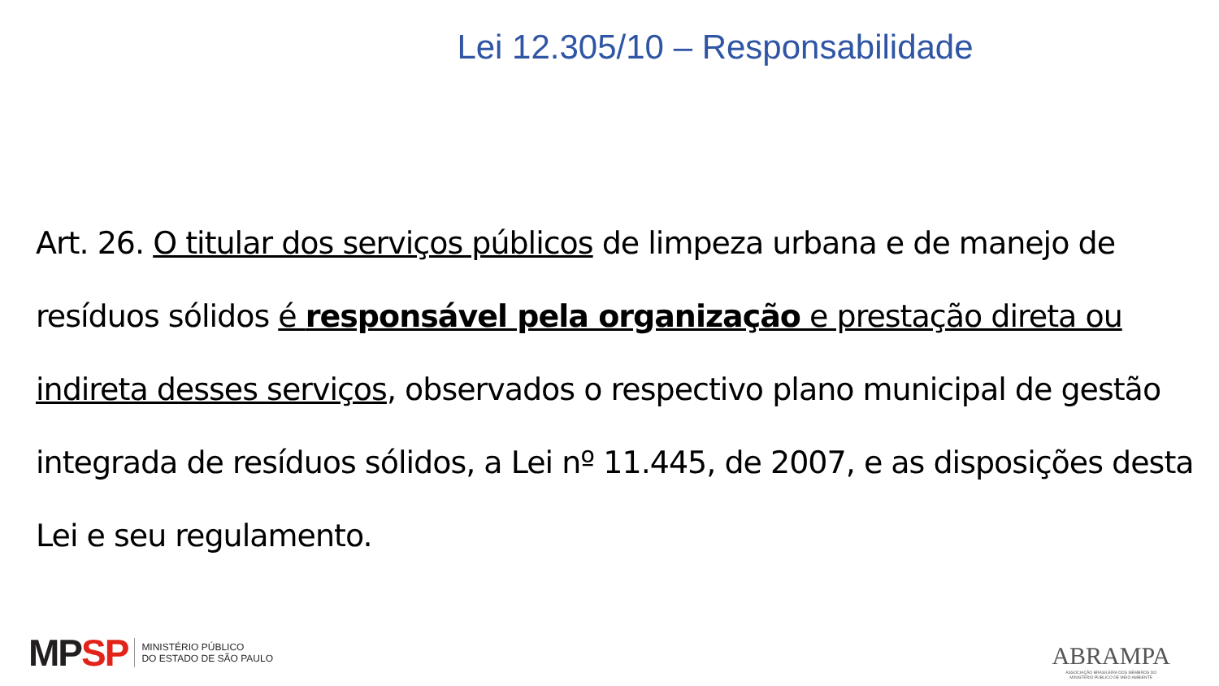Lei 12.305/10 – Responsabilidade
Art. 26. O titular dos serviços públicos de limpeza urbana e de manejo de resíduos sólidos é responsável pela organização e prestação direta ou indireta desses serviços, observados o respectivo plano municipal de gestão integrada de resíduos sólidos, a Lei nº 11.445, de 2007, e as disposições desta Lei e seu regulamento.
MPSP
MINISTÉRIO PÚBLICO
DO ESTADO DE SÃO PAULO
ABRAMPA
ASSOCIAÇÃO BRASILEIRA DOS MEMBROS DO
MINISTÉRIO PÚBLICO DE MEIO AMBIENTE